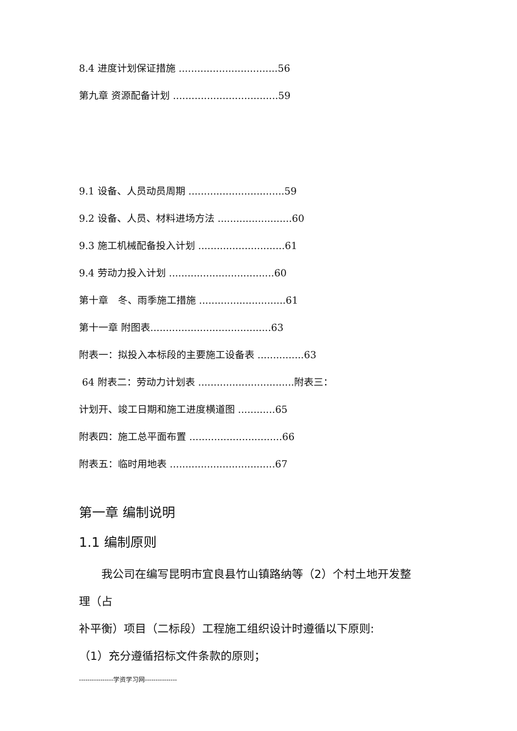8.4 进度计划保证措施 ................................56
第九章 资源配备计划 ..................................59
9.1 设备、人员动员周期 ...............................59
9.2 设备、人员、材料进场方法 ........................60
9.3 施工机械配备投入计划 ............................61
9.4 劳动力投入计划 ..................................60
第十章　冬、雨季施工措施 ............................61
第十一章 附图表.......................................63
附表一：拟投入本标段的主要施工设备表 ...............63
64 附表二：劳动力计划表 ...............................附表三：
计划开、竣工日期和施工进度横道图 ............65
附表四：施工总平面布置 ..............................66
附表五：临时用地表 ..................................67
第一章 编制说明
1.1 编制原则
  我公司在编写昆明市宜良县竹山镇路纳等（2）个村土地开发整
理（占
补平衡）项目（二标段）工程施工组织设计时遵循以下原则:
（1）充分遵循招标文件条款的原则；
----------------学资学习网---------------